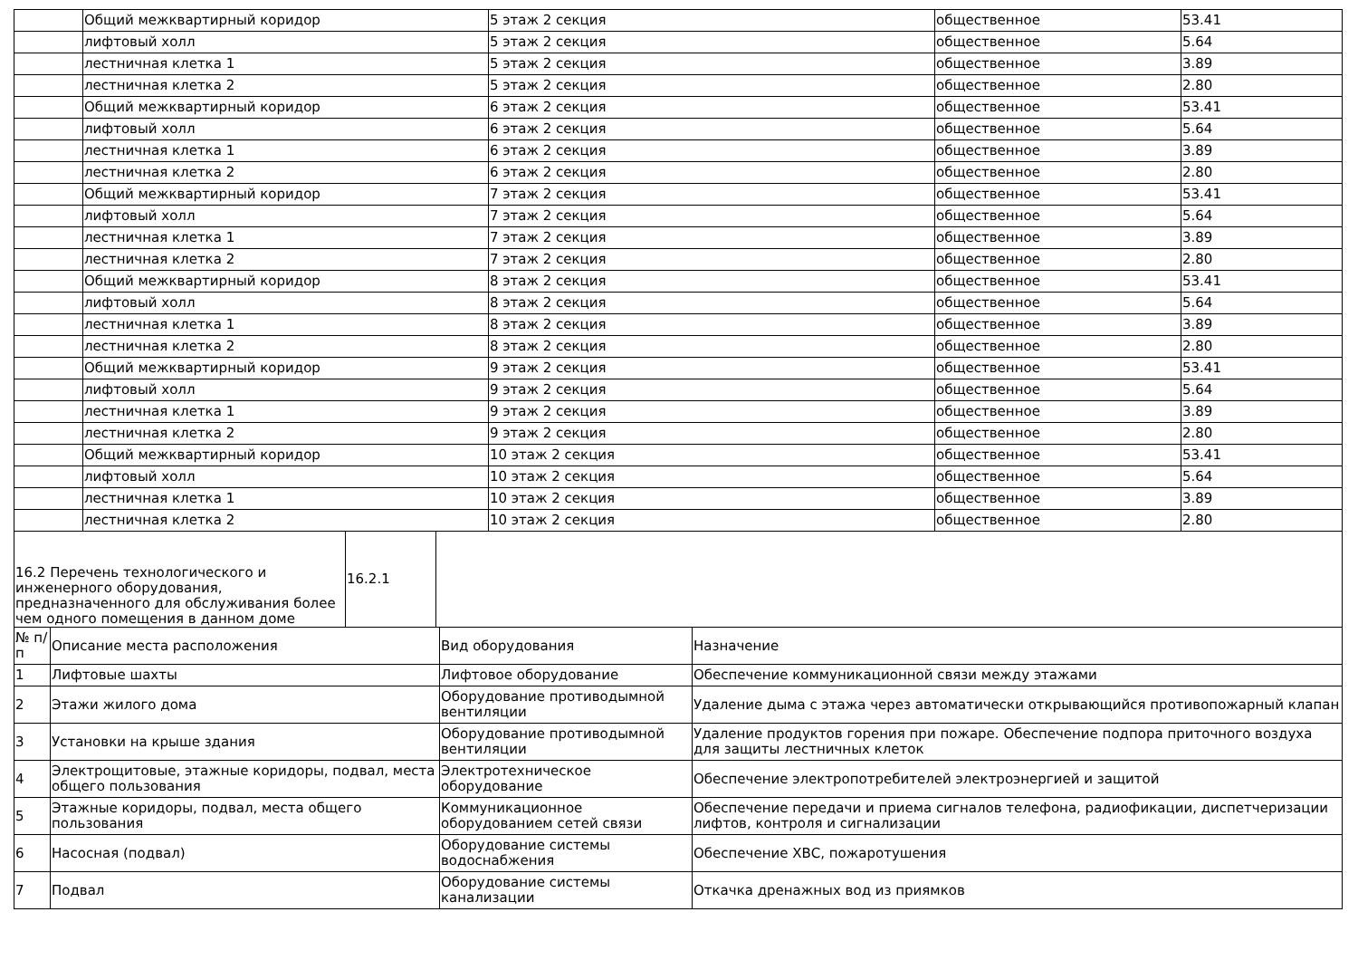| | Общий межквартирный коридор | 5 этаж 2 секция | общественное | 53.41 |
| | лифтовый холл | 5 этаж 2 секция | общественное | 5.64 |
| | лестничная клетка 1 | 5 этаж 2 секция | общественное | 3.89 |
| | лестничная клетка 2 | 5 этаж 2 секция | общественное | 2.80 |
| | Общий межквартирный коридор | 6 этаж 2 секция | общественное | 53.41 |
| | лифтовый холл | 6 этаж 2 секция | общественное | 5.64 |
| | лестничная клетка 1 | 6 этаж 2 секция | общественное | 3.89 |
| | лестничная клетка 2 | 6 этаж 2 секция | общественное | 2.80 |
| | Общий межквартирный коридор | 7 этаж 2 секция | общественное | 53.41 |
| | лифтовый холл | 7 этаж 2 секция | общественное | 5.64 |
| | лестничная клетка 1 | 7 этаж 2 секция | общественное | 3.89 |
| | лестничная клетка 2 | 7 этаж 2 секция | общественное | 2.80 |
| | Общий межквартирный коридор | 8 этаж 2 секция | общественное | 53.41 |
| | лифтовый холл | 8 этаж 2 секция | общественное | 5.64 |
| | лестничная клетка 1 | 8 этаж 2 секция | общественное | 3.89 |
| | лестничная клетка 2 | 8 этаж 2 секция | общественное | 2.80 |
| | Общий межквартирный коридор | 9 этаж 2 секция | общественное | 53.41 |
| | лифтовый холл | 9 этаж 2 секция | общественное | 5.64 |
| | лестничная клетка 1 | 9 этаж 2 секция | общественное | 3.89 |
| | лестничная клетка 2 | 9 этаж 2 секция | общественное | 2.80 |
| | Общий межквартирный коридор | 10 этаж 2 секция | общественное | 53.41 |
| | лифтовый холл | 10 этаж 2 секция | общественное | 5.64 |
| | лестничная клетка 1 | 10 этаж 2 секция | общественное | 3.89 |
| | лестничная клетка 2 | 10 этаж 2 секция | общественное | 2.80 |
| 16.2 Перечень технологического и инженерного оборудования, предназначенного для обслуживания более чем одного помещения в данном доме | 16.2.1 | |
| № п/п | Описание места расположения | Вид оборудования | Назначение |
| 1 | Лифтовые шахты | Лифтовое оборудование | Обеспечение коммуникационной связи между этажами |
| 2 | Этажи жилого дома | Оборудование противодымной вентиляции | Удаление дыма с этажа через автоматически открывающийся противопожарный клапан |
| 3 | Установки на крыше здания | Оборудование противодымной вентиляции | Удаление продуктов горения при пожаре. Обеспечение подпора приточного воздуха для защиты лестничных клеток |
| 4 | Электрощитовые, этажные коридоры, подвал, места общего пользования | Электротехническое оборудование | Обеспечение электропотребителей электроэнергией и защитой |
| 5 | Этажные коридоры, подвал, места общего пользования | Коммуникационное оборудованием сетей связи | Обеспечение передачи и приема сигналов телефона, радиофикации, диспетчеризации лифтов, контроля и сигнализации |
| 6 | Насосная (подвал) | Оборудование системы водоснабжения | Обеспечение ХВС, пожаротушения |
| 7 | Подвал | Оборудование системы канализации | Откачка дренажных вод из приямков |